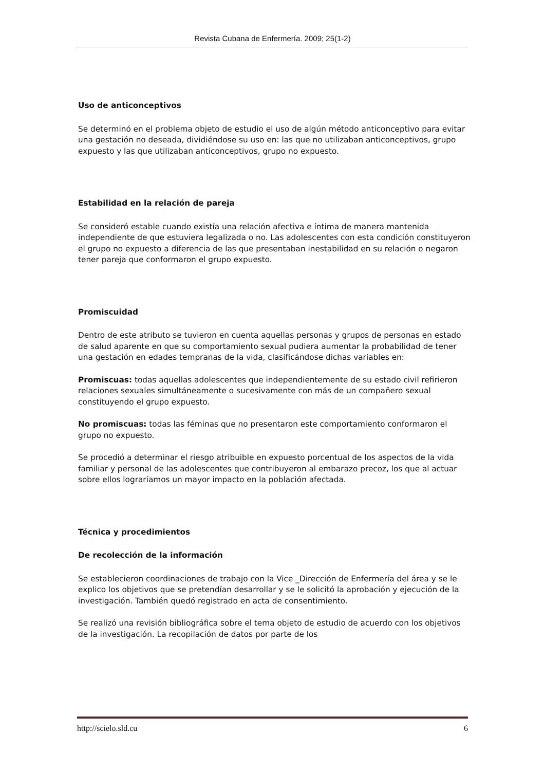Revista Cubana de Enfermería. 2009; 25(1-2)
Uso de anticonceptivos
Se determinó en el problema objeto de estudio el uso de algún método anticonceptivo para evitar una gestación no deseada, dividiéndose su uso en: las que no utilizaban anticonceptivos, grupo expuesto y las que utilizaban anticonceptivos, grupo no expuesto.
Estabilidad en la relación de pareja
Se consideró estable cuando existía una relación afectiva e íntima de manera mantenida independiente de que estuviera legalizada o no. Las adolescentes con esta condición constituyeron el grupo no expuesto a diferencia de las que presentaban inestabilidad en su relación o negaron tener pareja que conformaron el grupo expuesto.
Promiscuidad
Dentro de este atributo se tuvieron en cuenta aquellas personas y grupos de personas en estado de salud aparente en que su comportamiento sexual pudiera aumentar la probabilidad de tener una gestación en edades tempranas de la vida, clasificándose dichas variables en:
Promiscuas: todas aquellas adolescentes que independientemente de su estado civil refirieron relaciones sexuales simultáneamente o sucesivamente con más de un compañero sexual constituyendo el grupo expuesto.
No promiscuas: todas las féminas que no presentaron este comportamiento conformaron el grupo no expuesto.
Se procedió a determinar el riesgo atribuible en expuesto porcentual de los aspectos de la vida familiar y personal de las adolescentes que contribuyeron al embarazo precoz, los que al actuar sobre ellos lograríamos un mayor impacto en la población afectada.
Técnica y procedimientos
De recolección de la información
Se establecieron coordinaciones de trabajo con la Vice _Dirección de Enfermería del área y se le explico los objetivos que se pretendían desarrollar y se le solicitó la aprobación y ejecución de la investigación. También quedó registrado en acta de consentimiento.
Se realizó una revisión bibliográfica sobre el tema objeto de estudio de acuerdo con los objetivos de la investigación. La recopilación de datos por parte de los
http://scielo.sld.cu 6